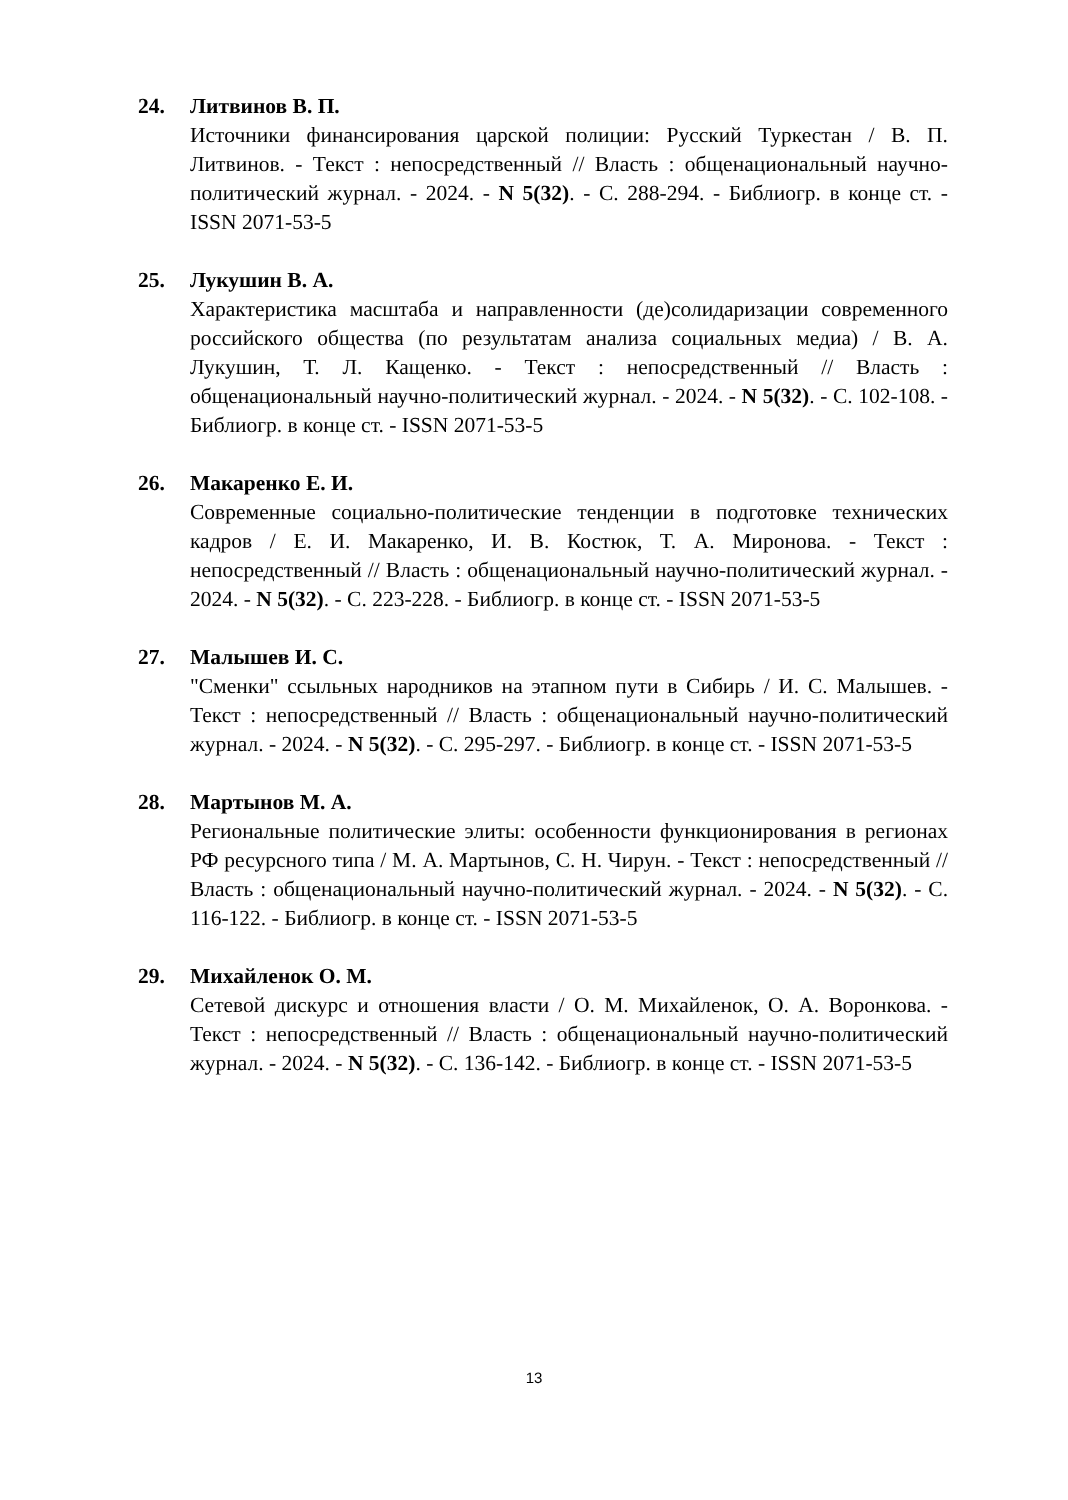24. Литвинов В. П.
Источники финансирования царской полиции: Русский Туркестан / В. П. Литвинов. - Текст : непосредственный // Власть : общенациональный научно-политический журнал. - 2024. - N 5(32). - С. 288-294. - Библиогр. в конце ст. - ISSN 2071-53-5
25. Лукушин В. А.
Характеристика масштаба и направленности (де)солидаризации современного российского общества (по результатам анализа социальных медиа) / В. А. Лукушин, Т. Л. Кащенко. - Текст : непосредственный // Власть : общенациональный научно-политический журнал. - 2024. - N 5(32). - С. 102-108. - Библиогр. в конце ст. - ISSN 2071-53-5
26. Макаренко Е. И.
Современные социально-политические тенденции в подготовке технических кадров / Е. И. Макаренко, И. В. Костюк, Т. А. Миронова. - Текст : непосредственный // Власть : общенациональный научно-политический журнал. - 2024. - N 5(32). - С. 223-228. - Библиогр. в конце ст. - ISSN 2071-53-5
27. Малышев И. С.
"Сменки" ссыльных народников на этапном пути в Сибирь / И. С. Малышев. - Текст : непосредственный // Власть : общенациональный научно-политический журнал. - 2024. - N 5(32). - С. 295-297. - Библиогр. в конце ст. - ISSN 2071-53-5
28. Мартынов М. А.
Региональные политические элиты: особенности функционирования в регионах РФ ресурсного типа / М. А. Мартынов, С. Н. Чирун. - Текст : непосредственный // Власть : общенациональный научно-политический журнал. - 2024. - N 5(32). - С. 116-122. - Библиогр. в конце ст. - ISSN 2071-53-5
29. Михайленок О. М.
Сетевой дискурс и отношения власти / О. М. Михайленок, О. А. Воронкова. - Текст : непосредственный // Власть : общенациональный научно-политический журнал. - 2024. - N 5(32). - С. 136-142. - Библиогр. в конце ст. - ISSN 2071-53-5
13